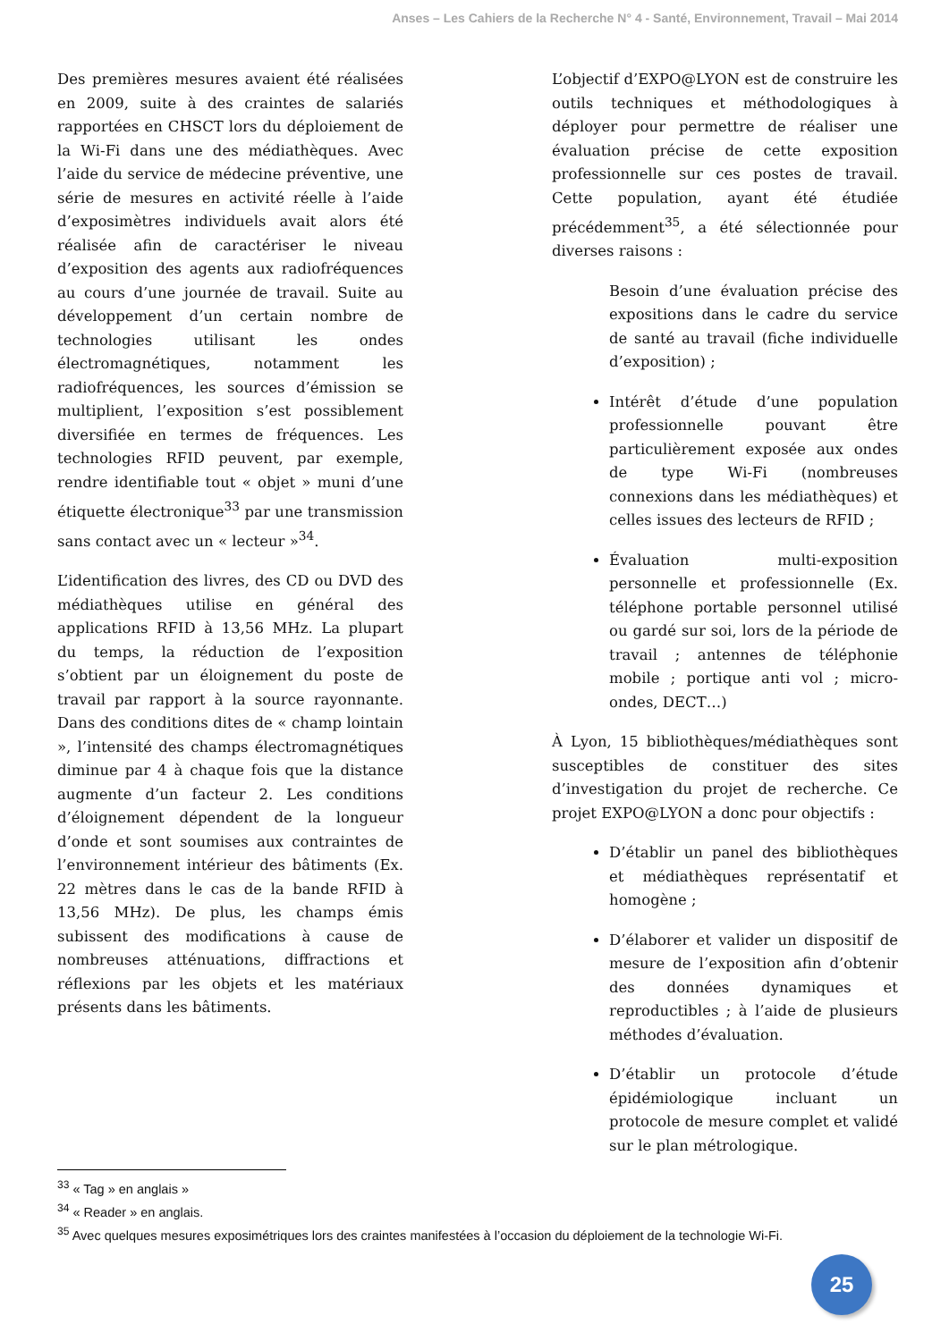Anses – Les Cahiers de la Recherche N° 4 - Santé, Environnement, Travail – Mai 2014
Des premières mesures avaient été réalisées en 2009, suite à des craintes de salariés rapportées en CHSCT lors du déploiement de la Wi-Fi dans une des médiathèques. Avec l’aide du service de médecine préventive, une série de mesures en activité réelle à l’aide d’exposimètres individuels avait alors été réalisée afin de caractériser le niveau d’exposition des agents aux radiofréquences au cours d’une journée de travail. Suite au développement d’un certain nombre de technologies utilisant les ondes électromagnétiques, notamment les radiofréquences, les sources d’émission se multiplient, l’exposition s’est possiblement diversifiée en termes de fréquences. Les technologies RFID peuvent, par exemple, rendre identifiable tout « objet » muni d’une étiquette électronique<sup>33</sup> par une transmission sans contact avec un « lecteur »<sup>34</sup>.
L’identification des livres, des CD ou DVD des médiathèques utilise en général des applications RFID à 13,56 MHz. La plupart du temps, la réduction de l’exposition s’obtient par un éloignement du poste de travail par rapport à la source rayonnante. Dans des conditions dites de « champ lointain », l’intensité des champs électromagnétiques diminue par 4 à chaque fois que la distance augmente d’un facteur 2. Les conditions d’éloignement dépendent de la longueur d’onde et sont soumises aux contraintes de l’environnement intérieur des bâtiments (Ex. 22 mètres dans le cas de la bande RFID à 13,56 MHz). De plus, les champs émis subissent des modifications à cause de nombreuses atténuations, diffractions et réflexions par les objets et les matériaux présents dans les bâtiments.
L’objectif d’EXPO@LYON est de construire les outils techniques et méthodologiques à déployer pour permettre de réaliser une évaluation précise de cette exposition professionnelle sur ces postes de travail. Cette population, ayant été étudiée précédemment<sup>35</sup>, a été sélectionnée pour diverses raisons :
Besoin d’une évaluation précise des expositions dans le cadre du service de santé au travail (fiche individuelle d’exposition) ;
Intérêt d’étude d’une population professionnelle pouvant être particulièrement exposée aux ondes de type Wi-Fi (nombreuses connexions dans les médiathèques) et celles issues des lecteurs de RFID ;
Évaluation multi-exposition personnelle et professionnelle (Ex. téléphone portable personnel utilisé ou gardé sur soi, lors de la période de travail ; antennes de téléphonie mobile ; portique anti vol ; micro-ondes, DECT…)
À Lyon, 15 bibliothèques/médiathèques sont susceptibles de constituer des sites d’investigation du projet de recherche. Ce projet EXPO@LYON a donc pour objectifs :
D’établir un panel des bibliothèques et médiathèques représentatif et homogène ;
D’élaborer et valider un dispositif de mesure de l’exposition afin d’obtenir des données dynamiques et reproductibles ; à l’aide de plusieurs méthodes d’évaluation.
D’établir un protocole d’étude épidémiologique incluant un protocole de mesure complet et validé sur le plan métrologique.
<sup>33</sup> « Tag » en anglais »
<sup>34</sup> « Reader » en anglais.
<sup>35</sup> Avec quelques mesures exposimétriques lors des craintes manifestées à l’occasion du déploiement de la technologie Wi-Fi.
25